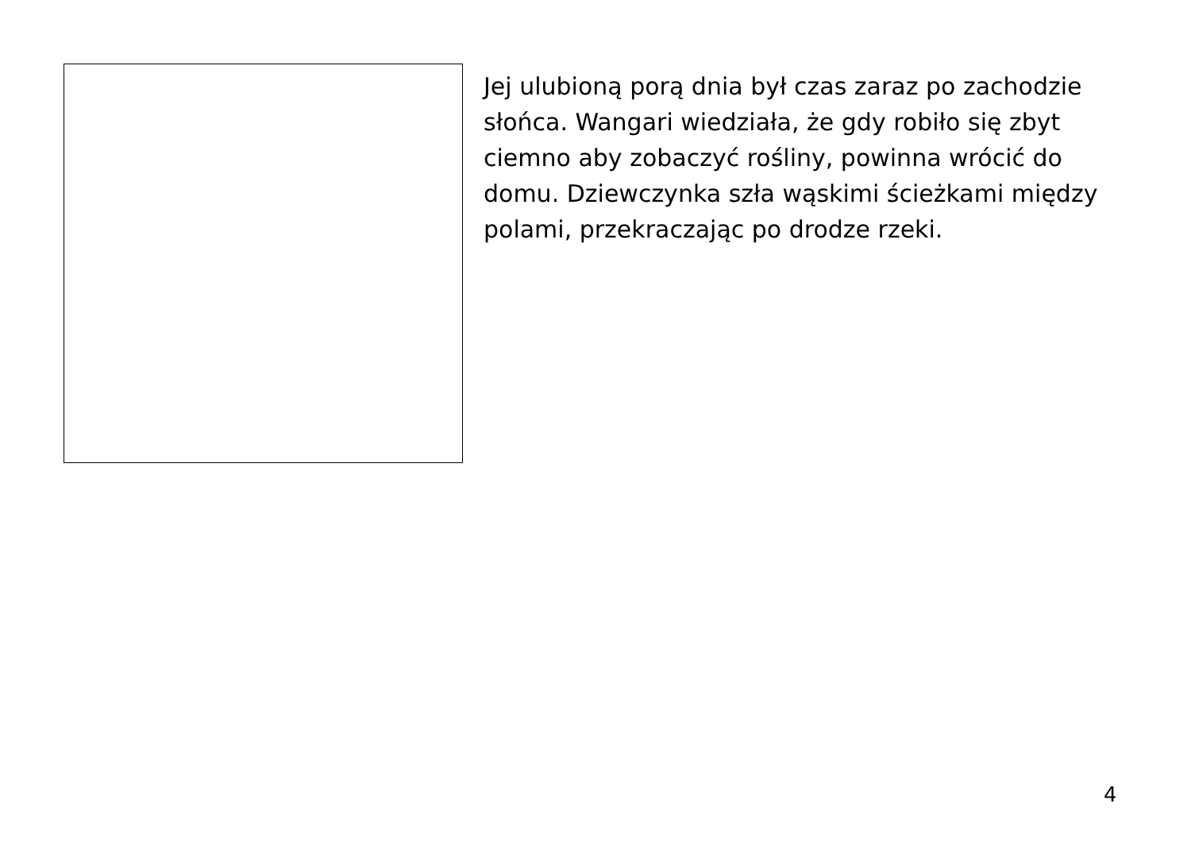Jej ulubioną porą dnia był czas zaraz po zachodzie słońca. Wangari wiedziała, że gdy robiło się zbyt ciemno aby zobaczyć rośliny, powinna wrócić do domu. Dziewczynka szła wąskimi ścieżkami między polami, przekraczając po drodze rzeki.
4